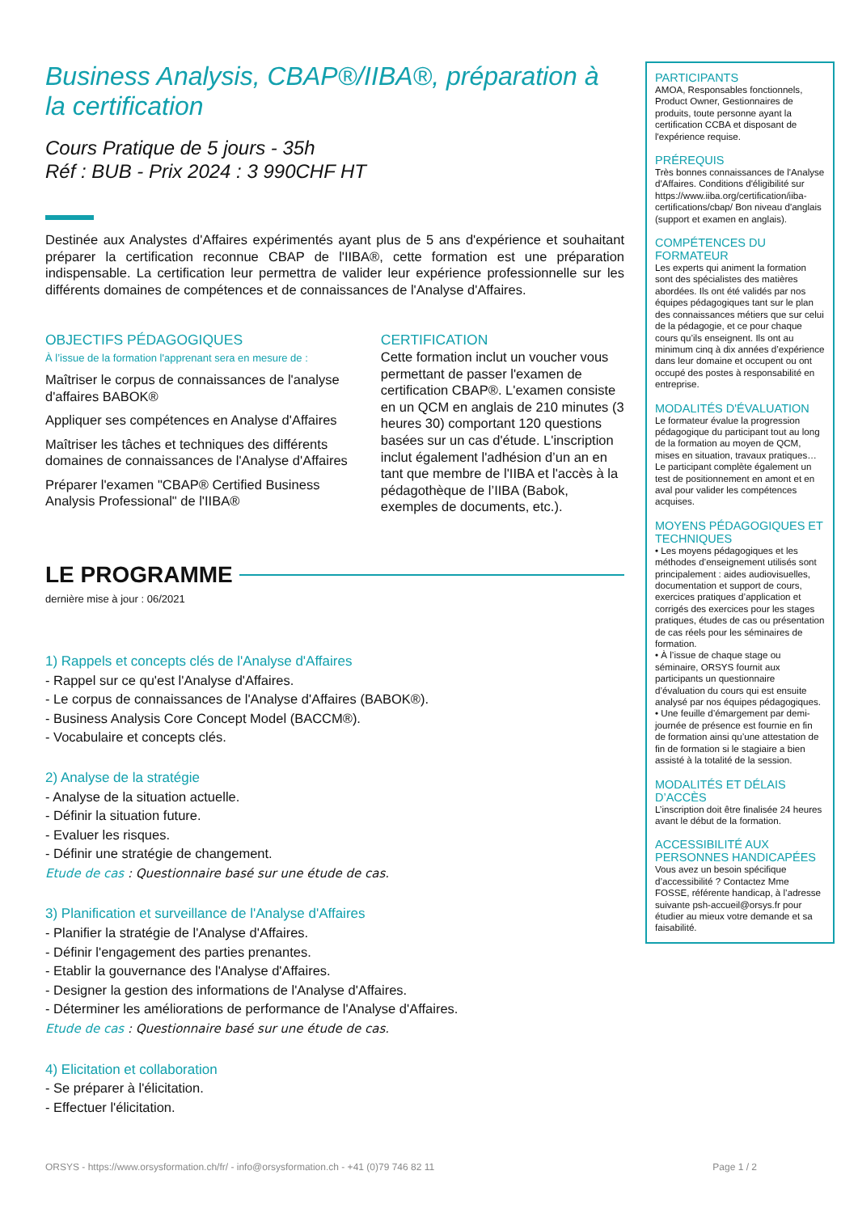Business Analysis, CBAP®/IIBA®, préparation à la certification
Cours Pratique de 5 jours - 35h
Réf : BUB - Prix 2024 : 3 990CHF HT
Destinée aux Analystes d'Affaires expérimentés ayant plus de 5 ans d'expérience et souhaitant préparer la certification reconnue CBAP de l'IIBA®, cette formation est une préparation indispensable. La certification leur permettra de valider leur expérience professionnelle sur les différents domaines de compétences et de connaissances de l'Analyse d'Affaires.
OBJECTIFS PÉDAGOGIQUES
À l’issue de la formation l'apprenant sera en mesure de :
Maîtriser le corpus de connaissances de l'analyse d'affaires BABOK®
Appliquer ses compétences en Analyse d'Affaires
Maîtriser les tâches et techniques des différents domaines de connaissances de l'Analyse d'Affaires
Préparer l'examen "CBAP® Certified Business Analysis Professional" de l'IIBA®
CERTIFICATION
Cette formation inclut un voucher vous permettant de passer l'examen de certification CBAP®. L'examen consiste en un QCM en anglais de 210 minutes (3 heures 30) comportant 120 questions basées sur un cas d'étude. L'inscription inclut également l'adhésion d’un an en tant que membre de l'IIBA et l'accès à la pédagothèque de l’IIBA (Babok, exemples de documents, etc.).
LE PROGRAMME
dernière mise à jour : 06/2021
1) Rappels et concepts clés de l'Analyse d'Affaires
- Rappel sur ce qu'est l'Analyse d'Affaires.
- Le corpus de connaissances de l'Analyse d'Affaires (BABOK®).
- Business Analysis Core Concept Model (BACCM®).
- Vocabulaire et concepts clés.
2) Analyse de la stratégie
- Analyse de la situation actuelle.
- Définir la situation future.
- Evaluer les risques.
- Définir une stratégie de changement.
Etude de cas : Questionnaire basé sur une étude de cas.
3) Planification et surveillance de l'Analyse d'Affaires
- Planifier la stratégie de l'Analyse d'Affaires.
- Définir l'engagement des parties prenantes.
- Etablir la gouvernance des l'Analyse d'Affaires.
- Designer la gestion des informations de l'Analyse d'Affaires.
- Déterminer les améliorations de performance de l'Analyse d'Affaires.
Etude de cas : Questionnaire basé sur une étude de cas.
4) Elicitation et collaboration
- Se préparer à l'élicitation.
- Effectuer l'élicitation.
PARTICIPANTS
AMOA, Responsables fonctionnels, Product Owner, Gestionnaires de produits, toute personne ayant la certification CCBA et disposant de l'expérience requise.
PRÉREQUIS
Très bonnes connaissances de l'Analyse d'Affaires. Conditions d'éligibilité sur https://www.iiba.org/certification/iiba-certifications/cbap/ Bon niveau d'anglais (support et examen en anglais).
COMPÉTENCES DU FORMATEUR
Les experts qui animent la formation sont des spécialistes des matières abordées. Ils ont été validés par nos équipes pédagogiques tant sur le plan des connaissances métiers que sur celui de la pédagogie, et ce pour chaque cours qu’ils enseignent. Ils ont au minimum cinq à dix années d’expérience dans leur domaine et occupent ou ont occupé des postes à responsabilité en entreprise.
MODALITÉS D'ÉVALUATION
Le formateur évalue la progression pédagogique du participant tout au long de la formation au moyen de QCM, mises en situation, travaux pratiques…
Le participant complète également un test de positionnement en amont et en aval pour valider les compétences acquises.
MOYENS PÉDAGOGIQUES ET TECHNIQUES
• Les moyens pédagogiques et les méthodes d’enseignement utilisés sont principalement : aides audiovisuelles, documentation et support de cours, exercices pratiques d’application et corrigés des exercices pour les stages pratiques, études de cas ou présentation de cas réels pour les séminaires de formation.
• À l’issue de chaque stage ou séminaire, ORSYS fournit aux participants un questionnaire d’évaluation du cours qui est ensuite analysé par nos équipes pédagogiques.
• Une feuille d’émargement par demi-journée de présence est fournie en fin de formation ainsi qu’une attestation de fin de formation si le stagiaire a bien assisté à la totalité de la session.
MODALITÉS ET DÉLAIS D’ACCÈS
L’inscription doit être finalisée 24 heures avant le début de la formation.
ACCESSIBILITÉ AUX PERSONNES HANDICAPÉES
Vous avez un besoin spécifique d’accessibilité ? Contactez Mme FOSSE, référente handicap, à l’adresse suivante psh-accueil@orsys.fr pour étudier au mieux votre demande et sa faisabilité.
ORSYS - https://www.orsysformation.ch/fr/ - info@orsysformation.ch - +41 (0)79 746 82 11 Page 1 / 2